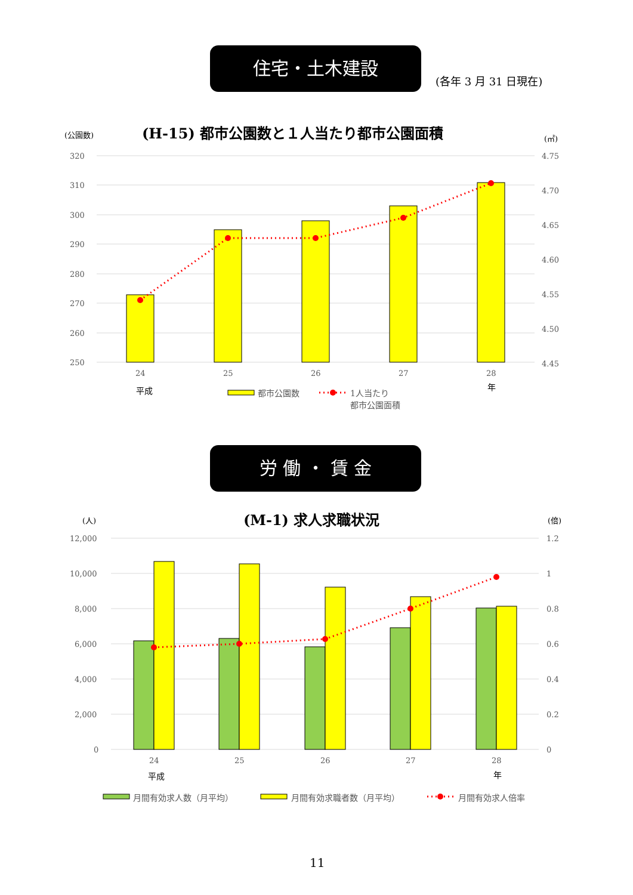住宅・土木建設
(各年 3 月 31 日現在)
(公園数) (H-15) 都市公園数と１人当たり都市公園面積 (㎡)
320
310
300
290
280
270
260
250
4.75
4.70
4.65
4.60
4.55
4.50
4.45
24
25
26
27
28
平成 年
都市公園数
1人当たり
都市公園面積
労 働 ・ 賃 金
(人) (M-1) 求人求職状況 (倍)
12,000
10,000
8,000
6,000
4,000
2,000
0
1.2
1
0.8
0.6
0.4
0.2
0
24
25
26
27
28
平成 年
月間有効求人数（月平均） 月間有効求職者数（月平均） 月間有効求人倍率
11